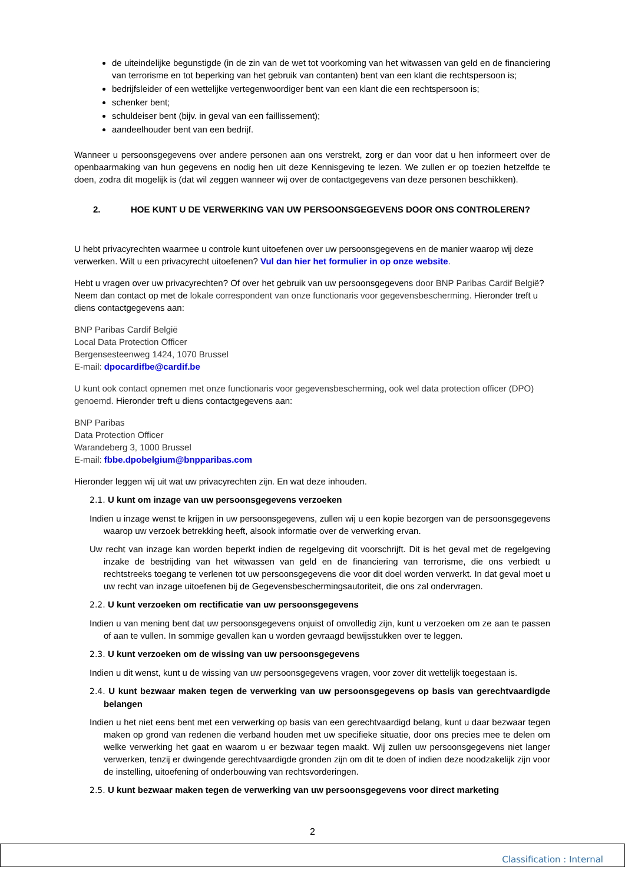de uiteindelijke begunstigde (in de zin van de wet tot voorkoming van het witwassen van geld en de financiering van terrorisme en tot beperking van het gebruik van contanten) bent van een klant die rechtspersoon is;
bedrijfsleider of een wettelijke vertegenwoordiger bent van een klant die een rechtspersoon is;
schenker bent;
schuldeiser bent (bijv. in geval van een faillissement);
aandeelhouder bent van een bedrijf.
Wanneer u persoonsgegevens over andere personen aan ons verstrekt, zorg er dan voor dat u hen informeert over de openbaarmaking van hun gegevens en nodig hen uit deze Kennisgeving te lezen. We zullen er op toezien hetzelfde te doen, zodra dit mogelijk is (dat wil zeggen wanneer wij over de contactgegevens van deze personen beschikken).
2. HOE KUNT U DE VERWERKING VAN UW PERSOONSGEGEVENS DOOR ONS CONTROLEREN?
U hebt privacyrechten waarmee u controle kunt uitoefenen over uw persoonsgegevens en de manier waarop wij deze verwerken. Wilt u een privacyrecht uitoefenen? Vul dan hier het formulier in op onze website.
Hebt u vragen over uw privacyrechten? Of over het gebruik van uw persoonsgegevens door BNP Paribas Cardif België? Neem dan contact op met de lokale correspondent van onze functionaris voor gegevensbescherming. Hieronder treft u diens contactgegevens aan:
BNP Paribas Cardif België
Local Data Protection Officer
Bergensesteenweg 1424, 1070 Brussel
E-mail: dpocardifbe@cardif.be
U kunt ook contact opnemen met onze functionaris voor gegevensbescherming, ook wel data protection officer (DPO) genoemd. Hieronder treft u diens contactgegevens aan:
BNP Paribas
Data Protection Officer
Warandeberg 3, 1000 Brussel
E-mail: fbbe.dpobelgium@bnpparibas.com
Hieronder leggen wij uit wat uw privacyrechten zijn. En wat deze inhouden.
2.1. U kunt om inzage van uw persoonsgegevens verzoeken
Indien u inzage wenst te krijgen in uw persoonsgegevens, zullen wij u een kopie bezorgen van de persoonsgegevens waarop uw verzoek betrekking heeft, alsook informatie over de verwerking ervan.
Uw recht van inzage kan worden beperkt indien de regelgeving dit voorschrijft. Dit is het geval met de regelgeving inzake de bestrijding van het witwassen van geld en de financiering van terrorisme, die ons verbiedt u rechtstreeks toegang te verlenen tot uw persoonsgegevens die voor dit doel worden verwerkt. In dat geval moet u uw recht van inzage uitoefenen bij de Gegevensbeschermingsautoriteit, die ons zal ondervragen.
2.2. U kunt verzoeken om rectificatie van uw persoonsgegevens
Indien u van mening bent dat uw persoonsgegevens onjuist of onvolledig zijn, kunt u verzoeken om ze aan te passen of aan te vullen. In sommige gevallen kan u worden gevraagd bewijsstukken over te leggen.
2.3. U kunt verzoeken om de wissing van uw persoonsgegevens
Indien u dit wenst, kunt u de wissing van uw persoonsgegevens vragen, voor zover dit wettelijk toegestaan is.
2.4. U kunt bezwaar maken tegen de verwerking van uw persoonsgegevens op basis van gerechtvaardigde belangen
Indien u het niet eens bent met een verwerking op basis van een gerechtvaardigd belang, kunt u daar bezwaar tegen maken op grond van redenen die verband houden met uw specifieke situatie, door ons precies mee te delen om welke verwerking het gaat en waarom u er bezwaar tegen maakt. Wij zullen uw persoonsgegevens niet langer verwerken, tenzij er dwingende gerechtvaardigde gronden zijn om dit te doen of indien deze noodzakelijk zijn voor de instelling, uitoefening of onderbouwing van rechtsvorderingen.
2.5. U kunt bezwaar maken tegen de verwerking van uw persoonsgegevens voor direct marketing
2
Classification : Internal